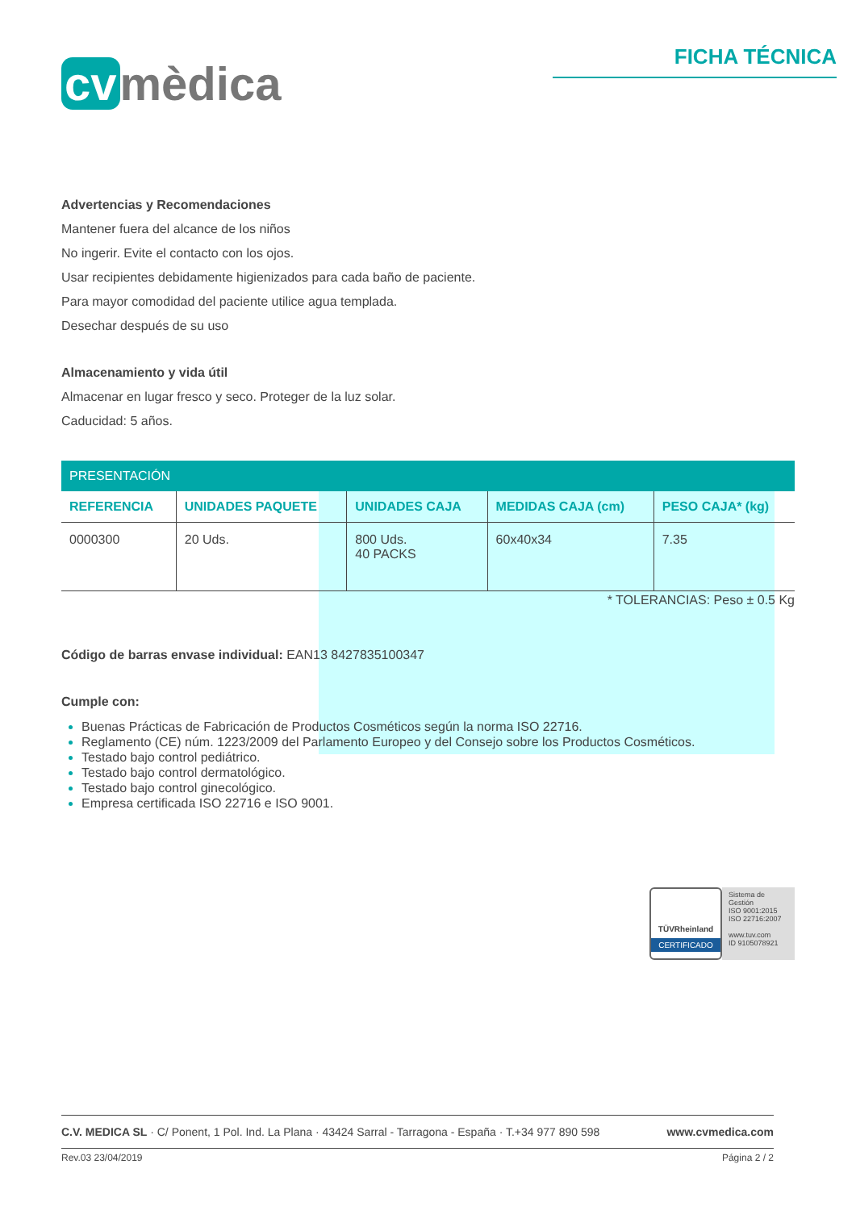cv mèdica
FICHA TÉCNICA
Advertencias y Recomendaciones
Mantener fuera del alcance de los niños
No ingerir. Evite el contacto con los ojos.
Usar recipientes debidamente higienizados para cada baño de paciente.
Para mayor comodidad del paciente utilice agua templada.
Desechar después de su uso
Almacenamiento y vida útil
Almacenar en lugar fresco y seco. Proteger de la luz solar.
Caducidad: 5 años.
| PRESENTACIÓN | | | | |
| --- | --- | --- | --- | --- |
| REFERENCIA | UNIDADES PAQUETE | UNIDADES CAJA | MEDIDAS CAJA (cm) | PESO CAJA* (kg) |
| 0000300 | 20 Uds. | 800 Uds. 40 PACKS | 60x40x34 | 7.35 |
* TOLERANCIAS: Peso ± 0.5 Kg
Código de barras envase individual: EAN13 8427835100347
Cumple con:
Buenas Prácticas de Fabricación de Productos Cosméticos según la norma ISO 22716.
Reglamento (CE) núm. 1223/2009 del Parlamento Europeo y del Consejo sobre los Productos Cosméticos.
Testado bajo control pediátrico.
Testado bajo control dermatológico.
Testado bajo control ginecológico.
Empresa certificada ISO 22716 e ISO 9001.
TÜVRheinland
CERTIFICADO
Sistema de Gestión
ISO 9001:2015
ISO 22716:2007
www.tuv.com
ID 9105078921
C.V. MEDICA SL · C/ Ponent, 1 Pol. Ind. La Plana · 43424 Sarral - Tarragona - España · T.+34 977 890 598 www.cvmedica.com
Rev.03 23/04/2019 Página 2 / 2